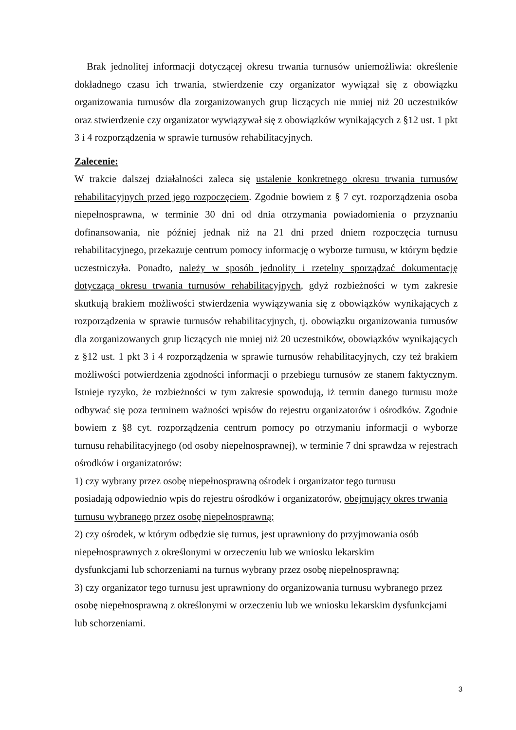Brak jednolitej informacji dotyczącej okresu trwania turnusów uniemożliwia: określenie dokładnego czasu ich trwania, stwierdzenie czy organizator wywiązał się z obowiązku organizowania turnusów dla zorganizowanych grup liczących nie mniej niż 20 uczestników oraz stwierdzenie czy organizator wywiązywał się z obowiązków wynikających z §12 ust. 1 pkt 3 i 4 rozporządzenia w sprawie turnusów rehabilitacyjnych.
Zalecenie:
W trakcie dalszej działalności zaleca się ustalenie konkretnego okresu trwania turnusów rehabilitacyjnych przed jego rozpoczęciem. Zgodnie bowiem z § 7 cyt. rozporządzenia osoba niepełnosprawna, w terminie 30 dni od dnia otrzymania powiadomienia o przyznaniu dofinansowania, nie później jednak niż na 21 dni przed dniem rozpoczęcia turnusu rehabilitacyjnego, przekazuje centrum pomocy informację o wyborze turnusu, w którym będzie uczestniczyła. Ponadto, należy w sposób jednolity i rzetelny sporządzać dokumentację dotyczącą okresu trwania turnusów rehabilitacyjnych, gdyż rozbieżności w tym zakresie skutkują brakiem możliwości stwierdzenia wywiązywania się z obowiązków wynikających z rozporządzenia w sprawie turnusów rehabilitacyjnych, tj. obowiązku organizowania turnusów dla zorganizowanych grup liczących nie mniej niż 20 uczestników, obowiązków wynikających z §12 ust. 1 pkt 3 i 4 rozporządzenia w sprawie turnusów rehabilitacyjnych, czy też brakiem możliwości potwierdzenia zgodności informacji o przebiegu turnusów ze stanem faktycznym. Istnieje ryzyko, że rozbieżności w tym zakresie spowodują, iż termin danego turnusu może odbywać się poza terminem ważności wpisów do rejestru organizatorów i ośrodków. Zgodnie bowiem z §8 cyt. rozporządzenia centrum pomocy po otrzymaniu informacji o wyborze turnusu rehabilitacyjnego (od osoby niepełnosprawnej), w terminie 7 dni sprawdza w rejestrach ośrodków i organizatorów:
1) czy wybrany przez osobę niepełnosprawną ośrodek i organizator tego turnusu
posiadają odpowiednio wpis do rejestru ośrodków i organizatorów, obejmujący okres trwania turnusu wybranego przez osobę niepełnosprawną;
2) czy ośrodek, w którym odbędzie się turnus, jest uprawniony do przyjmowania osób niepełnosprawnych z określonymi w orzeczeniu lub we wniosku lekarskim
dysfunkcjami lub schorzeniami na turnus wybrany przez osobę niepełnosprawną;
3) czy organizator tego turnusu jest uprawniony do organizowania turnusu wybranego przez osobę niepełnosprawną z określonymi w orzeczeniu lub we wniosku lekarskim dysfunkcjami lub schorzeniami.
3